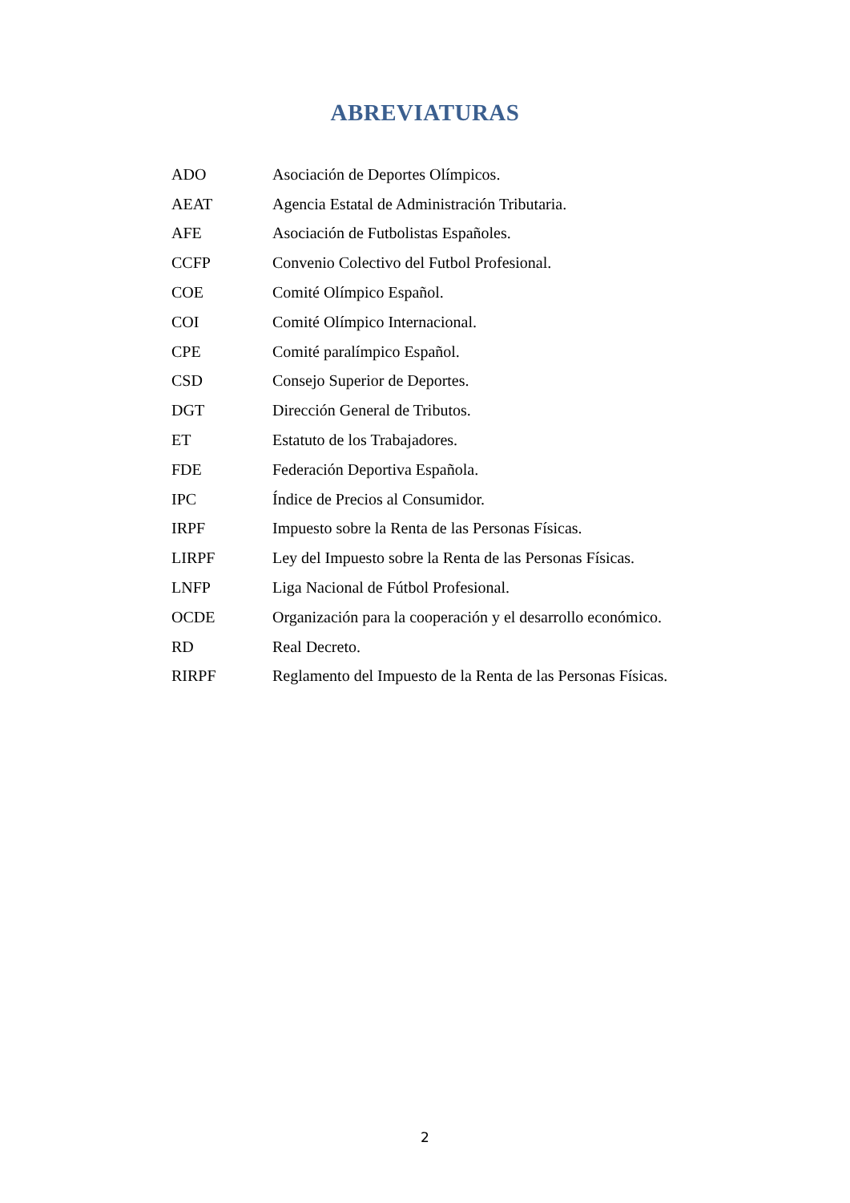ABREVIATURAS
| ADO | Asociación de Deportes Olímpicos. |
| AEAT | Agencia Estatal de Administración Tributaria. |
| AFE | Asociación de Futbolistas Españoles. |
| CCFP | Convenio Colectivo del Futbol Profesional. |
| COE | Comité Olímpico Español. |
| COI | Comité Olímpico Internacional. |
| CPE | Comité paralímpico Español. |
| CSD | Consejo Superior de Deportes. |
| DGT | Dirección General de Tributos. |
| ET | Estatuto de los Trabajadores. |
| FDE | Federación Deportiva Española. |
| IPC | Índice de Precios al Consumidor. |
| IRPF | Impuesto sobre la Renta de las Personas Físicas. |
| LIRPF | Ley del Impuesto sobre la Renta de las Personas Físicas. |
| LNFP | Liga Nacional de Fútbol Profesional. |
| OCDE | Organización para la cooperación y el desarrollo económico. |
| RD | Real Decreto. |
| RIRPF | Reglamento del Impuesto de la Renta de las Personas Físicas. |
2